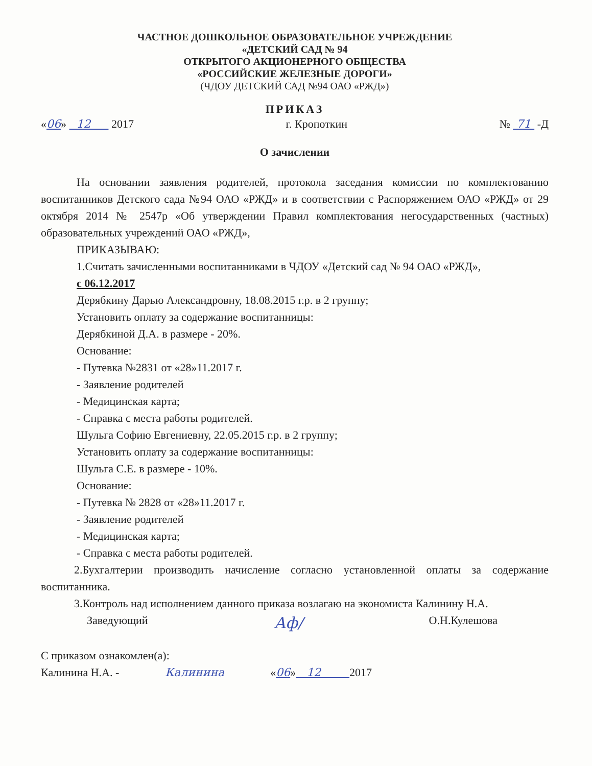ЧАСТНОЕ ДОШКОЛЬНОЕ ОБРАЗОВАТЕЛЬНОЕ УЧРЕЖДЕНИЕ
«ДЕТСКИЙ САД № 94
ОТКРЫТОГО АКЦИОНЕРНОГО ОБЩЕСТВА
«РОССИЙСКИЕ ЖЕЛЕЗНЫЕ ДОРОГИ»
(ЧДОУ ДЕТСКИЙ САД №94 ОАО «РЖД»)
ПРИКАЗ
«06» 12 2017 г. Кропоткин № 71 -Д
О зачислении
На основании заявления родителей, протокола заседания комиссии по комплектованию воспитанников Детского сада №94 ОАО «РЖД» и в соответствии с Распоряжением ОАО «РЖД» от 29 октября 2014 № 2547р «Об утверждении Правил комплектования негосударственных (частных) образовательных учреждений ОАО «РЖД»,
ПРИКАЗЫВАЮ:
1.Считать зачисленными воспитанниками в ЧДОУ «Детский сад № 94 ОАО «РЖД»,
с 06.12.2017
Дерябкину Дарью Александровну, 18.08.2015 г.р. в 2 группу;
Установить оплату за содержание воспитанницы:
Дерябкиной Д.А. в размере - 20%.
Основание:
- Путевка №2831 от «28»11.2017 г.
- Заявление родителей
- Медицинская карта;
- Справка с места работы родителей.
Шульга Софию Евгениевну, 22.05.2015 г.р. в 2 группу;
Установить оплату за содержание воспитанницы:
Шульга С.Е. в размере - 10%.
Основание:
- Путевка № 2828 от «28»11.2017 г.
- Заявление родителей
- Медицинская карта;
- Справка с места работы родителей.
2.Бухгалтерии производить начисление согласно установленной оплаты за содержание воспитанника.
3.Контроль над исполнением данного приказа возлагаю на экономиста Калинину Н.А.
Заведующий Аф/ О.Н.Кулешова
С приказом ознакомлен(а):
Калинина Н.А. - Калинина «06» 12 2017